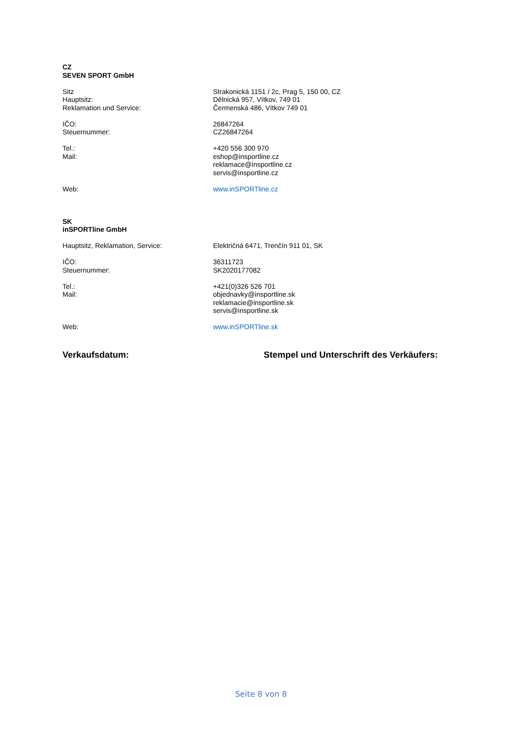CZ
SEVEN SPORT GmbH
Sitz
Hauptsitz:
Reklamation und Service:
Strakonická 1151 / 2c, Prag 5, 150 00, CZ
Dělnická 957, Vítkov, 749 01
Čermenská 486, Vítkov 749 01
IČO:
Steuernummer:
26847264
CZ26847264
Tel.:
Mail:
+420 556 300 970
eshop@insportline.cz
reklamace@insportline.cz
servis@insportline.cz
Web: www.inSPORTline.cz
SK
inSPORTline GmbH
Hauptsitz, Reklamation, Service: Električná 6471, Trenčín 911 01, SK
IČO:
Steuernummer:
36311723
SK2020177082
Tel.:
Mail:
+421(0)326 526 701
objednavky@insportline.sk
reklamacie@insportline.sk
servis@insportline.sk
Web: www.inSPORTline.sk
Verkaufsdatum: Stempel und Unterschrift des Verkäufers:
Seite 8 von 8